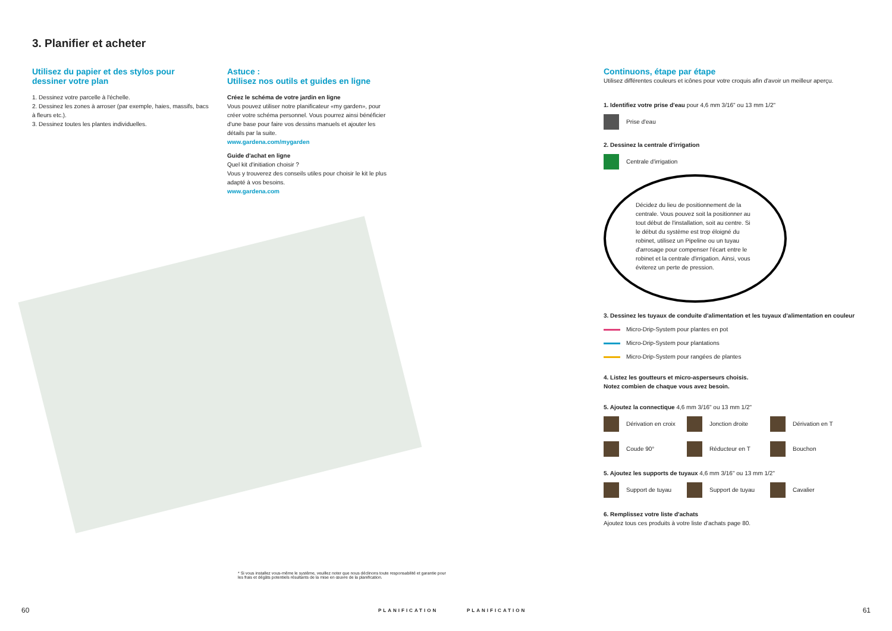3. Planifier et acheter
Utilisez du papier et des stylos pour dessiner votre plan
1. Dessinez votre parcelle à l'échelle.
2. Dessinez les zones à arroser (par exemple, haies, massifs, bacs à fleurs etc.).
3. Dessinez toutes les plantes individuelles.
Astuce :
Utilisez nos outils et guides en ligne
Créez le schéma de votre jardin en ligne
Vous pouvez utiliser notre planificateur «my garden», pour créer votre schéma personnel. Vous pourrez ainsi bénéficier d'une base pour faire vos dessins manuels et ajouter les détails par la suite.
www.gardena.com/mygarden
Guide d'achat en ligne
Quel kit d'initiation choisir ?
Vous y trouverez des conseils utiles pour choisir le kit le plus adapté à vos besoins.
www.gardena.com
* Si vous installez vous-même le système, veuillez noter que nous déclinons toute responsabilité et garantie pour les frais et dégâts potentiels résultants de la mise en œuvre de la planification.
60 PLANIFICATION
Continuons, étape par étape
Utilisez différentes couleurs et icônes pour votre croquis afin d'avoir un meilleur aperçu.
1. Identifiez votre prise d'eau pour 4,6 mm 3/16" ou 13 mm 1/2"
Prise d'eau
2. Dessinez la centrale d'irrigation
Centrale d'irrigation
Décidez du lieu de positionnement de la centrale. Vous pouvez soit la positionner au tout début de l'installation, soit au centre. Si le début du système est trop éloigné du robinet, utilisez un Pipeline ou un tuyau d'arrosage pour compenser l'écart entre le robinet et la centrale d'irrigation. Ainsi, vous éviterez un perte de pression.
3. Dessinez les tuyaux de conduite d'alimentation et les tuyaux d'alimentation en couleur
Micro-Drip-System pour plantes en pot
Micro-Drip-System pour plantations
Micro-Drip-System pour rangées de plantes
4. Listez les goutteurs et micro-asperseurs choisis.
Notez combien de chaque vous avez besoin.
5. Ajoutez la connectique 4,6 mm 3/16" ou 13 mm 1/2"
Dérivation en croix Jonction droite Dérivation en T
Coude 90° Réducteur en T Bouchon
5. Ajoutez les supports de tuyaux 4,6 mm 3/16" ou 13 mm 1/2"
Support de tuyau Support de tuyau Cavalier
6. Remplissez votre liste d'achats
Ajoutez tous ces produits à votre liste d'achats page 80.
PLANIFICATION 61